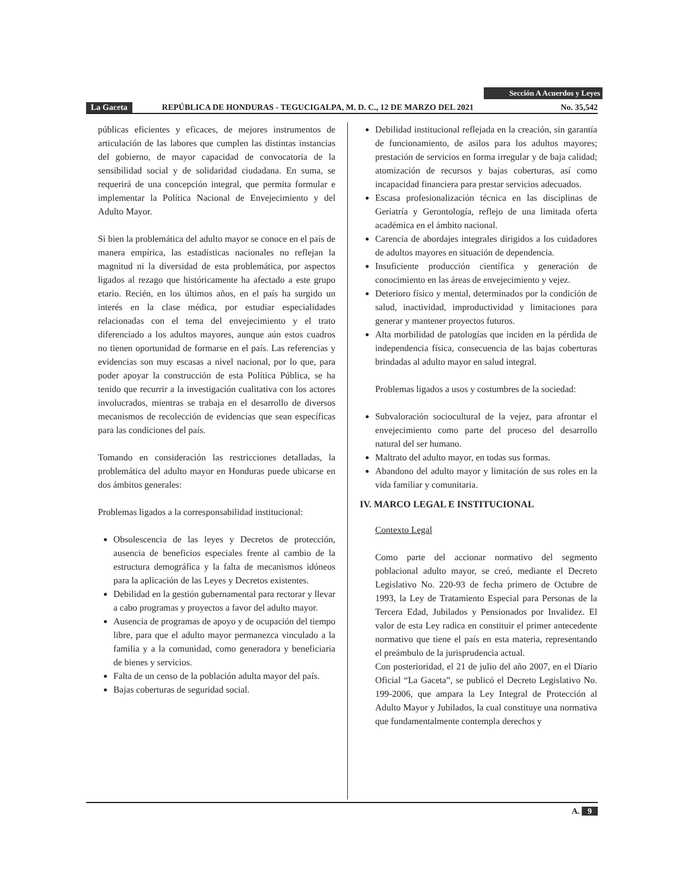Sección A Acuerdos y Leyes
La Gaceta REPÚBLICA DE HONDURAS - TEGUCIGALPA, M. D. C., 12 DE MARZO DEL 2021 No. 35,542
públicas eficientes y eficaces, de mejores instrumentos de articulación de las labores que cumplen las distintas instancias del gobierno, de mayor capacidad de convocatoria de la sensibilidad social y de solidaridad ciudadana. En suma, se requerirá de una concepción integral, que permita formular e implementar la Política Nacional de Envejecimiento y del Adulto Mayor.
Si bien la problemática del adulto mayor se conoce en el país de manera empírica, las estadísticas nacionales no reflejan la magnitud ni la diversidad de esta problemática, por aspectos ligados al rezago que históricamente ha afectado a este grupo etario. Recién, en los últimos años, en el país ha surgido un interés en la clase médica, por estudiar especialidades relacionadas con el tema del envejecimiento y el trato diferenciado a los adultos mayores, aunque aún estos cuadros no tienen oportunidad de formarse en el país. Las referencias y evidencias son muy escasas a nivel nacional, por lo que, para poder apoyar la construcción de esta Política Pública, se ha tenido que recurrir a la investigación cualitativa con los actores involucrados, mientras se trabaja en el desarrollo de diversos mecanismos de recolección de evidencias que sean específicas para las condiciones del país.
Tomando en consideración las restricciones detalladas, la problemática del adulto mayor en Honduras puede ubicarse en dos ámbitos generales:
Problemas ligados a la corresponsabilidad institucional:
Obsolescencia de las leyes y Decretos de protección, ausencia de beneficios especiales frente al cambio de la estructura demográfica y la falta de mecanismos idóneos para la aplicación de las Leyes y Decretos existentes.
Debilidad en la gestión gubernamental para rectorar y llevar a cabo programas y proyectos a favor del adulto mayor.
Ausencia de programas de apoyo y de ocupación del tiempo libre, para que el adulto mayor permanezca vinculado a la familia y a la comunidad, como generadora y beneficiaria de bienes y servicios.
Falta de un censo de la población adulta mayor del país.
Bajas coberturas de seguridad social.
Debilidad institucional reflejada en la creación, sin garantía de funcionamiento, de asilos para los adultos mayores; prestación de servicios en forma irregular y de baja calidad; atomización de recursos y bajas coberturas, así como incapacidad financiera para prestar servicios adecuados.
Escasa profesionalización técnica en las disciplinas de Geriatría y Gerontología, reflejo de una limitada oferta académica en el ámbito nacional.
Carencia de abordajes integrales dirigidos a los cuidadores de adultos mayores en situación de dependencia.
Insuficiente producción científica y generación de conocimiento en las áreas de envejecimiento y vejez.
Deterioro físico y mental, determinados por la condición de salud, inactividad, improductividad y limitaciones para generar y mantener proyectos futuros.
Alta morbilidad de patologías que inciden en la pérdida de independencia física, consecuencia de las bajas coberturas brindadas al adulto mayor en salud integral.
Problemas ligados a usos y costumbres de la sociedad:
Subvaloración sociocultural de la vejez, para afrontar el envejecimiento como parte del proceso del desarrollo natural del ser humano.
Maltrato del adulto mayor, en todas sus formas.
Abandono del adulto mayor y limitación de sus roles en la vida familiar y comunitaria.
IV. MARCO LEGAL E INSTITUCIONAL
Contexto Legal
Como parte del accionar normativo del segmento poblacional adulto mayor, se creó, mediante el Decreto Legislativo No. 220-93 de fecha primero de Octubre de 1993, la Ley de Tratamiento Especial para Personas de la Tercera Edad, Jubilados y Pensionados por Invalidez. El valor de esta Ley radica en constituir el primer antecedente normativo que tiene el país en esta materia, representando el preámbulo de la jurisprudencia actual.
Con posterioridad, el 21 de julio del año 2007, en el Diario Oficial “La Gaceta”, se publicó el Decreto Legislativo No. 199-2006, que ampara la Ley Integral de Protección al Adulto Mayor y Jubilados, la cual constituye una normativa que fundamentalmente contempla derechos y
A. 9